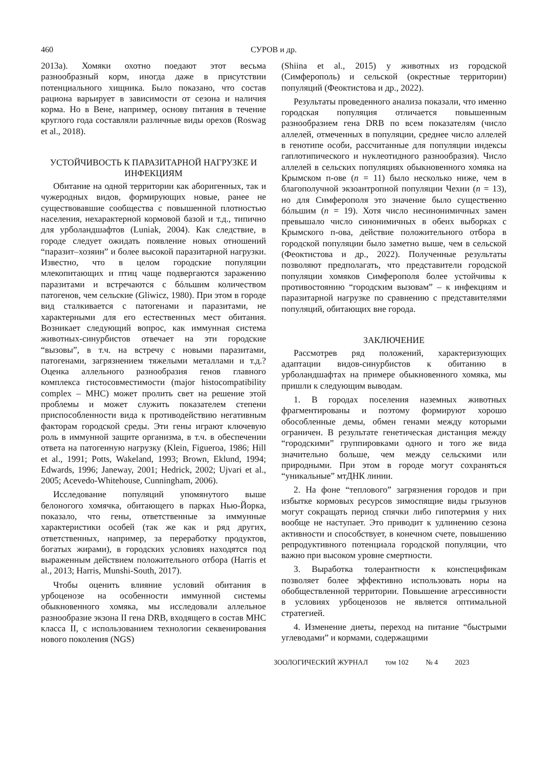460 СУРОВ и др.
2013а). Хомяки охотно поедают этот весьма разнообразный корм, иногда даже в присутствии потенциального хищника. Было показано, что состав рациона варьирует в зависимости от сезона и наличия корма. Но в Вене, например, основу питания в течение круглого года составляли различные виды орехов (Roswag et al., 2018).
УСТОЙЧИВОСТЬ К ПАРАЗИТАРНОЙ НАГРУЗКЕ И ИНФЕКЦИЯМ
Обитание на одной территории как аборигенных, так и чужеродных видов, формирующих новые, ранее не существовавшие сообщества с повышенной плотностью населения, нехарактерной кормовой базой и т.д., типично для урболандшафтов (Luniak, 2004). Как следствие, в городе следует ожидать появление новых отношений “паразит–хозяин” и более высокой паразитарной нагрузки. Известно, что в целом городские популяции млекопитающих и птиц чаще подвергаются заражению паразитами и встречаются с бóльшим количеством патогенов, чем сельские (Gliwicz, 1980). При этом в городе вид сталкивается с патогенами и паразитами, не характерными для его естественных мест обитания. Возникает следующий вопрос, как иммунная система животных-синурбистов отвечает на эти городские “вызовы”, в т.ч. на встречу с новыми паразитами, патогенами, загрязнением тяжелыми металлами и т.д.? Оценка аллельного разнообразия генов главного комплекса гистосовместимости (major histocompatibility complex – MHC) может пролить свет на решение этой проблемы и может служить показателем степени приспособленности вида к противодействию негативным факторам городской среды. Эти гены играют ключевую роль в иммунной защите организма, в т.ч. в обеспечении ответа на патогенную нагрузку (Klein, Figueroa, 1986; Hill et al., 1991; Potts, Wakeland, 1993; Brown, Eklund, 1994; Edwards, 1996; Janeway, 2001; Hedrick, 2002; Ujvari et al., 2005; Acevedo-Whitehouse, Cunningham, 2006).
Исследование популяций упомянутого выше белоногого хомячка, обитающего в парках Нью-Йорка, показало, что гены, ответственные за иммунные характеристики особей (так же как и ряд других, ответственных, например, за переработку продуктов, богатых жирами), в городских условиях находятся под выраженным действием положительного отбора (Harris et al., 2013; Harris, Munshi-South, 2017).
Чтобы оценить влияние условий обитания в урбоценозе на особенности иммунной системы обыкновенного хомяка, мы исследовали аллельное разнообразие экзона II гена DRB, входящего в состав MHC класса II, с использованием технологии секвенирования нового поколения (NGS)
(Shiina et al., 2015) у животных из городской (Симферополь) и сельской (окрестные территории) популяций (Феоктистова и др., 2022).
Результаты проведенного анализа показали, что именно городская популяция отличается повышенным разнообразием гена DRB по всем показателям (число аллелей, отмеченных в популяции, среднее число аллелей в генотипе особи, рассчитанные для популяции индексы гаплотипического и нуклеотидного разнообразия). Число аллелей в сельских популяциях обыкновенного хомяка на Крымском п-ове (n = 11) было несколько ниже, чем в благополучной экзоантропной популяции Чехии (n = 13), но для Симферополя это значение было существенно бóльшим (n = 19). Хотя число несинонимичных замен превышало число синонимичных в обеих выборках с Крымского п-ова, действие положительного отбора в городской популяции было заметно выше, чем в сельской (Феоктистова и др., 2022). Полученные результаты позволяют предполагать, что представители городской популяции хомяков Симферополя более устойчивы к противостоянию “городским вызовам” – к инфекциям и паразитарной нагрузке по сравнению с представителями популяций, обитающих вне города.
ЗАКЛЮЧЕНИЕ
Рассмотрев ряд положений, характеризующих адаптации видов-синурбистов к обитанию в урболандшафтах на примере обыкновенного хомяка, мы пришли к следующим выводам.
1. В городах поселения наземных животных фрагментированы и поэтому формируют хорошо обособленные демы, обмен генами между которыми ограничен. В результате генетическая дистанция между “городскими” группировками одного и того же вида значительно больше, чем между сельскими или природными. При этом в городе могут сохраняться “уникальные” мтДНК линии.
2. На фоне “теплового” загрязнения городов и при избытке кормовых ресурсов зимоспящие виды грызунов могут сокращать период спячки либо гипотермия у них вообще не наступает. Это приводит к удлинению сезона активности и способствует, в конечном счете, повышению репродуктивного потенциала городской популяции, что важно при высоком уровне смертности.
3. Выработка толерантности к конспецификам позволяет более эффективно использовать норы на обобществленной территории. Повышение агрессивности в условиях урбоценозов не является оптимальной стратегией.
4. Изменение диеты, переход на питание “быстрыми углеводами” и кормами, содержащими
ЗООЛОГИЧЕСКИЙ ЖУРНАЛ том 102 № 4 2023